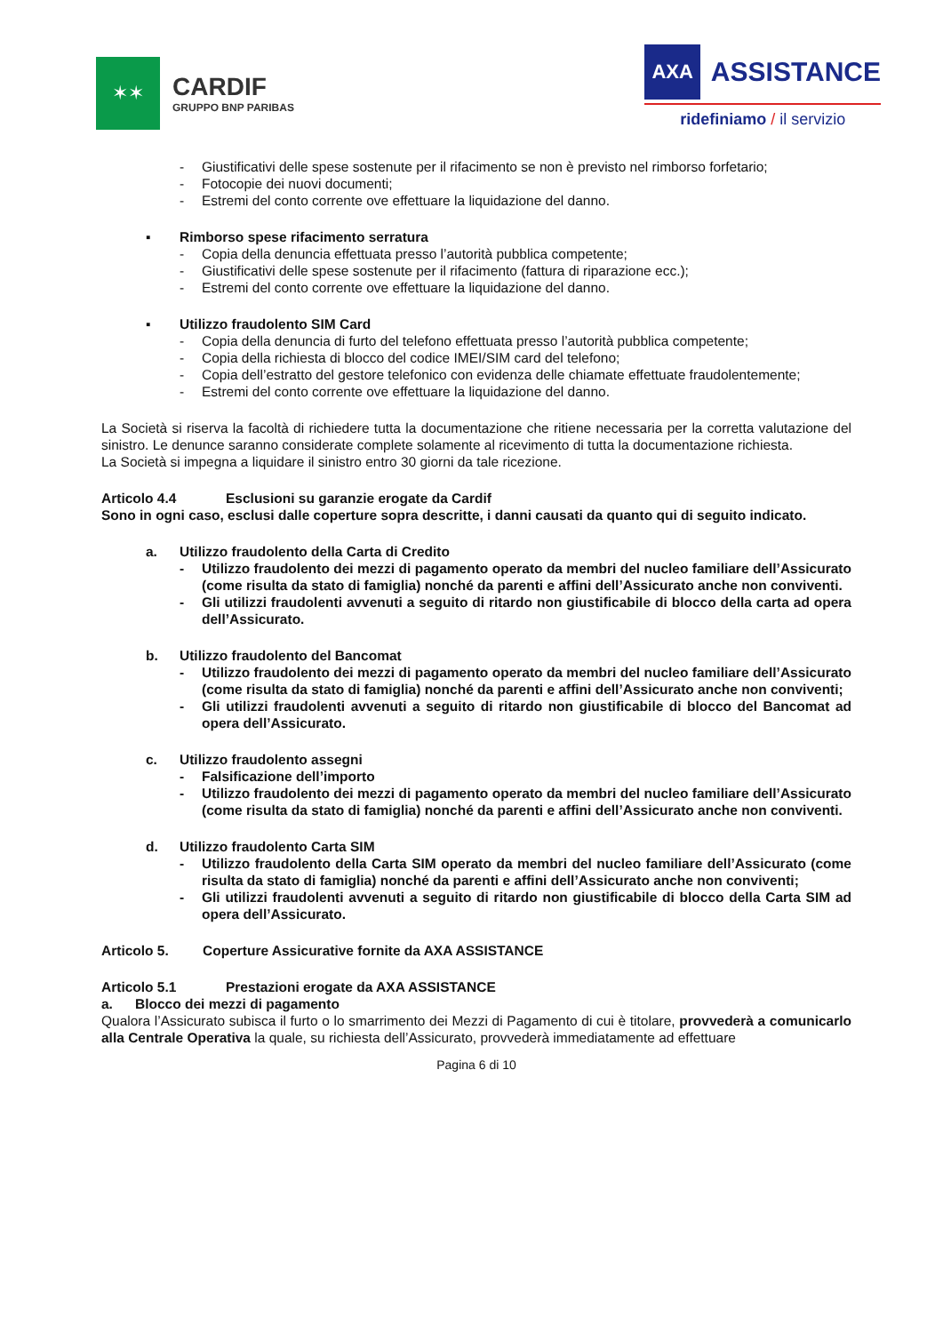✶✶
CARDIF
GRUPPO BNP PARIBAS
AXA
ASSISTANCE
ridefiniamo / il servizio
- Giustificativi delle spese sostenute per il rifacimento se non è previsto nel rimborso forfetario;
- Fotocopie dei nuovi documenti;
- Estremi del conto corrente ove effettuare la liquidazione del danno.
▪ Rimborso spese rifacimento serratura
- Copia della denuncia effettuata presso l’autorità pubblica competente;
- Giustificativi delle spese sostenute per il rifacimento (fattura di riparazione ecc.);
- Estremi del conto corrente ove effettuare la liquidazione del danno.
▪ Utilizzo fraudolento SIM Card
- Copia della denuncia di furto del telefono effettuata presso l’autorità pubblica competente;
- Copia della richiesta di blocco del codice IMEI/SIM card del telefono;
- Copia dell’estratto del gestore telefonico con evidenza delle chiamate effettuate fraudolentemente;
- Estremi del conto corrente ove effettuare la liquidazione del danno.
La Società si riserva la facoltà di richiedere tutta la documentazione che ritiene necessaria per la corretta valutazione del sinistro. Le denunce saranno considerate complete solamente al ricevimento di tutta la documentazione richiesta.
La Società si impegna a liquidare il sinistro entro 30 giorni da tale ricezione.
Articolo 4.4 Esclusioni su garanzie erogate da Cardif
Sono in ogni caso, esclusi dalle coperture sopra descritte, i danni causati da quanto qui di seguito indicato.
a. Utilizzo fraudolento della Carta di Credito
- Utilizzo fraudolento dei mezzi di pagamento operato da membri del nucleo familiare dell’Assicurato (come risulta da stato di famiglia) nonché da parenti e affini dell’Assicurato anche non conviventi.
- Gli utilizzi fraudolenti avvenuti a seguito di ritardo non giustificabile di blocco della carta ad opera dell’Assicurato.
b. Utilizzo fraudolento del Bancomat
- Utilizzo fraudolento dei mezzi di pagamento operato da membri del nucleo familiare dell’Assicurato (come risulta da stato di famiglia) nonché da parenti e affini dell’Assicurato anche non conviventi;
- Gli utilizzi fraudolenti avvenuti a seguito di ritardo non giustificabile di blocco del Bancomat ad opera dell’Assicurato.
c. Utilizzo fraudolento assegni
- Falsificazione dell’importo
- Utilizzo fraudolento dei mezzi di pagamento operato da membri del nucleo familiare dell’Assicurato (come risulta da stato di famiglia) nonché da parenti e affini dell’Assicurato anche non conviventi.
d. Utilizzo fraudolento Carta SIM
- Utilizzo fraudolento della Carta SIM operato da membri del nucleo familiare dell’Assicurato (come risulta da stato di famiglia) nonché da parenti e affini dell’Assicurato anche non conviventi;
- Gli utilizzi fraudolenti avvenuti a seguito di ritardo non giustificabile di blocco della Carta SIM ad opera dell’Assicurato.
Articolo 5. Coperture Assicurative fornite da AXA ASSISTANCE
Articolo 5.1 Prestazioni erogate da AXA ASSISTANCE
a. Blocco dei mezzi di pagamento
Qualora l’Assicurato subisca il furto o lo smarrimento dei Mezzi di Pagamento di cui è titolare, provvederà a comunicarlo alla Centrale Operativa la quale, su richiesta dell’Assicurato, provvederà immediatamente ad effettuare
Pagina 6 di 10